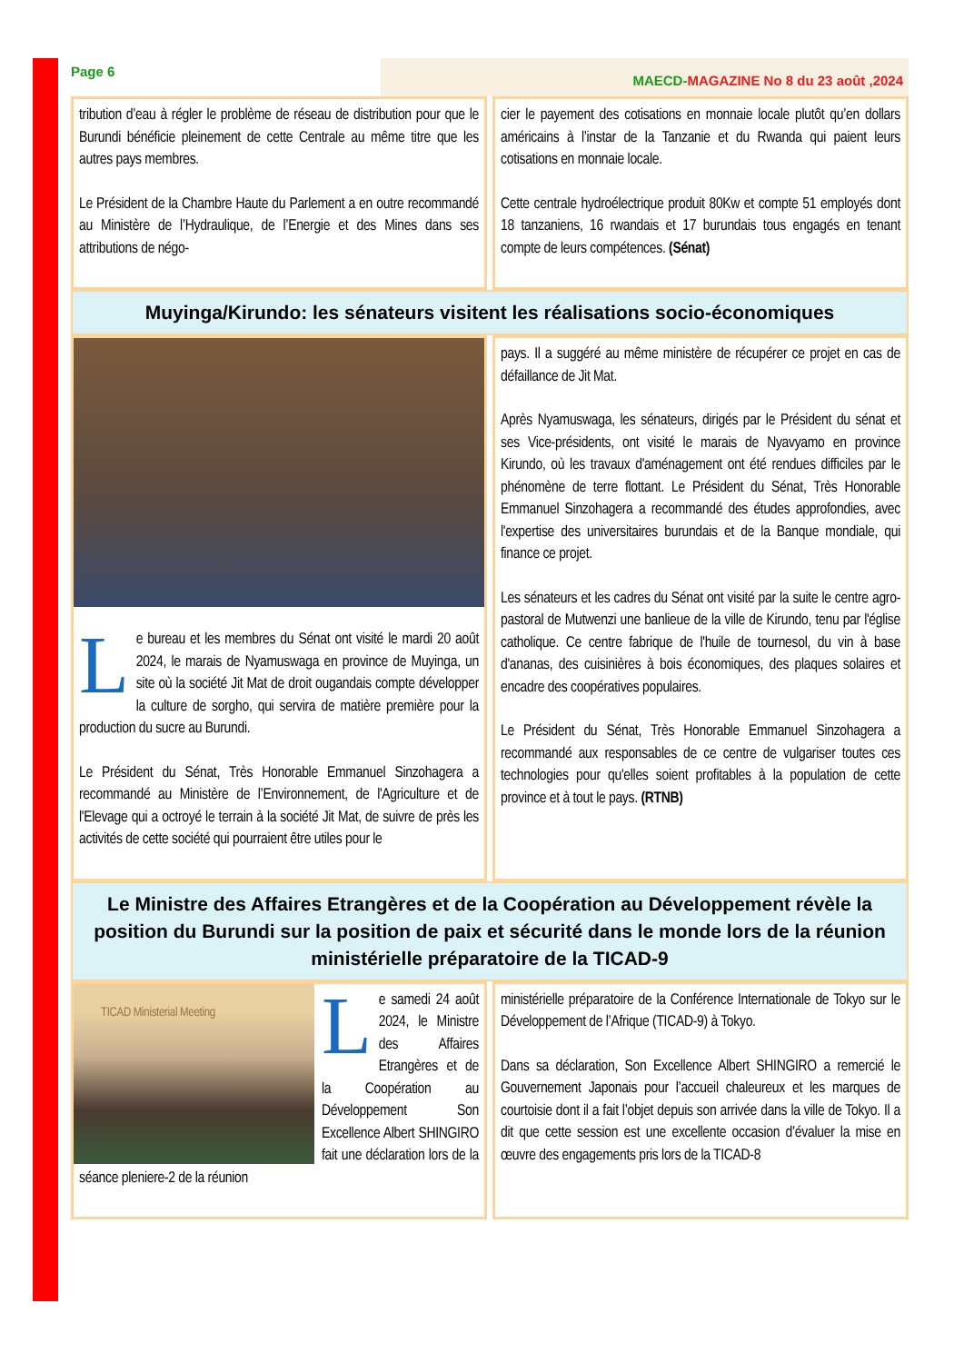Page 6
MAECD-MAGAZINE No 8 du 23 août ,2024
tribution d’eau à régler le problème de réseau de distribution pour que le Burundi bénéficie pleinement de cette Centrale au même titre que les autres pays membres.
Le Président de la Chambre Haute du Parlement a en outre recommandé au Ministère de l’Hydraulique, de l’Energie et des Mines dans ses attributions de négo-
cier le payement des cotisations en monnaie locale plutôt qu’en dollars américains à l’instar de la Tanzanie et du Rwanda qui paient leurs cotisations en monnaie locale.
Cette centrale hydroélectrique produit 80Kw et compte 51 employés dont 18 tanzaniens, 16 rwandais et 17 burundais tous engagés en tenant compte de leurs compétences. (Sénat)
Muyinga/Kirundo: les sénateurs visitent les réalisations socio-économiques
Le bureau et les membres du Sénat ont visité le mardi 20 août 2024, le marais de Nyamuswaga en province de Muyinga, un site où la société Jit Mat de droit ougandais compte développer la culture de sorgho, qui servira de matière première pour la production du sucre au Burundi.
Le Président du Sénat, Très Honorable Emmanuel Sinzohagera a recommandé au Ministère de l’Environnement, de l'Agriculture et de l'Elevage qui a octroyé le terrain à la société Jit Mat, de suivre de près les activités de cette société qui pourraient être utiles pour le
pays. Il a suggéré au même ministère de récupérer ce projet en cas de défaillance de Jit Mat.
Après Nyamuswaga, les sénateurs, dirigés par le Président du sénat et ses Vice-présidents, ont visité le marais de Nyavyamo en province Kirundo, où les travaux d'aménagement ont été rendues difficiles par le phénomène de terre flottant. Le Président du Sénat, Très Honorable Emmanuel Sinzohagera a recommandé des études approfondies, avec l'expertise des universitaires burundais et de la Banque mondiale, qui finance ce projet.
Les sénateurs et les cadres du Sénat ont visité par la suite le centre agro-pastoral de Mutwenzi une banlieue de la ville de Kirundo, tenu par l'église catholique. Ce centre fabrique de l'huile de tournesol, du vin à base d'ananas, des cuisinières à bois économiques, des plaques solaires et encadre des coopératives populaires.
Le Président du Sénat, Très Honorable Emmanuel Sinzohagera a recommandé aux responsables de ce centre de vulgariser toutes ces technologies pour qu'elles soient profitables à la population de cette province et à tout le pays. (RTNB)
Le Ministre des Affaires Etrangères et de la Coopération au Développement révèle la position du Burundi sur la position de paix et sécurité dans le monde lors de la réunion ministérielle préparatoire de la TICAD-9
TICAD Ministerial Meeting
Le samedi 24 août 2024, le Ministre des Affaires Etrangères et de la Coopération au Développement Son Excellence Albert SHINGIRO fait une déclaration lors de la séance pleniere-2 de la réunion
ministérielle préparatoire de la Conférence Internationale de Tokyo sur le Développement de l’Afrique (TICAD-9) à Tokyo.
Dans sa déclaration, Son Excellence Albert SHINGIRO a remercié le Gouvernement Japonais pour l’accueil chaleureux et les marques de courtoisie dont il a fait l’objet depuis son arrivée dans la ville de Tokyo. Il a dit que cette session est une excellente occasion d’évaluer la mise en œuvre des engagements pris lors de la TICAD-8